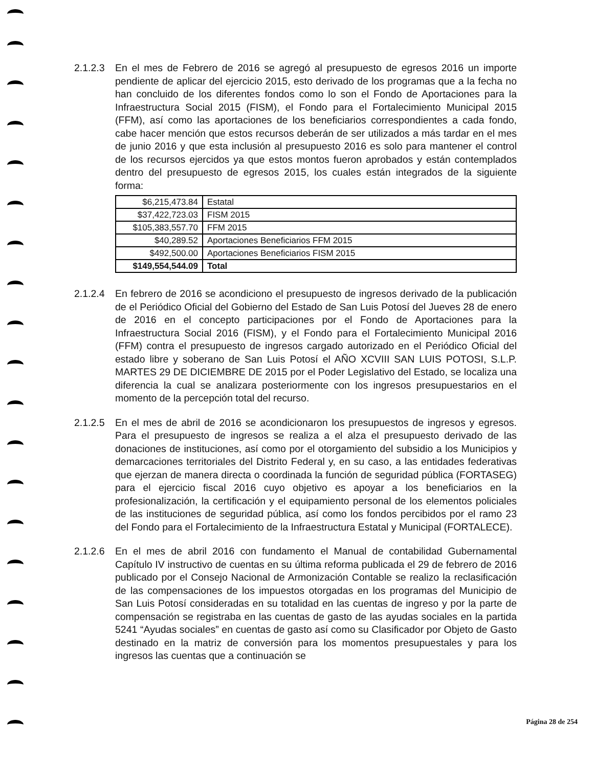2.1.2.3
En el mes de Febrero de 2016 se agregó al presupuesto de egresos 2016 un importe pendiente de aplicar del ejercicio 2015, esto derivado de los programas que a la fecha no han concluido de los diferentes fondos como lo son el Fondo de Aportaciones para la Infraestructura Social 2015 (FISM), el Fondo para el Fortalecimiento Municipal 2015 (FFM), así como las aportaciones de los beneficiarios correspondientes a cada fondo, cabe hacer mención que estos recursos deberán de ser utilizados a más tardar en el mes de junio 2016 y que esta inclusión al presupuesto 2016 es solo para mantener el control de los recursos ejercidos ya que estos montos fueron aprobados y están contemplados dentro del presupuesto de egresos 2015, los cuales están integrados de la siguiente forma:
| $6,215,473.84 | Estatal |
| $37,422,723.03 | FISM 2015 |
| $105,383,557.70 | FFM 2015 |
| $40,289.52 | Aportaciones Beneficiarios FFM 2015 |
| $492,500.00 | Aportaciones Beneficiarios FISM 2015 |
| $149,554,544.09 | Total |
2.1.2.4
En febrero de 2016 se acondiciono el presupuesto de ingresos derivado de la publicación de el Periódico Oficial del Gobierno del Estado de San Luis Potosí del Jueves 28 de enero de 2016 en el concepto participaciones por el Fondo de Aportaciones para la Infraestructura Social 2016 (FISM), y el Fondo para el Fortalecimiento Municipal 2016 (FFM) contra el presupuesto de ingresos cargado autorizado en el Periódico Oficial del estado libre y soberano de San Luis Potosí el AÑO XCVIII SAN LUIS POTOSI, S.L.P. MARTES 29 DE DICIEMBRE DE 2015 por el Poder Legislativo del Estado, se localiza una diferencia la cual se analizara posteriormente con los ingresos presupuestarios en el momento de la percepción total del recurso.
2.1.2.5
En el mes de abril de 2016 se acondicionaron los presupuestos de ingresos y egresos. Para el presupuesto de ingresos se realiza a el alza el presupuesto derivado de las donaciones de instituciones, así como por el otorgamiento del subsidio a los Municipios y demarcaciones territoriales del Distrito Federal y, en su caso, a las entidades federativas que ejerzan de manera directa o coordinada la función de seguridad pública (FORTASEG) para el ejercicio fiscal 2016 cuyo objetivo es apoyar a los beneficiarios en la profesionalización, la certificación y el equipamiento personal de los elementos policiales de las instituciones de seguridad pública, así como los fondos percibidos por el ramo 23 del Fondo para el Fortalecimiento de la Infraestructura Estatal y Municipal (FORTALECE).
2.1.2.6
En el mes de abril 2016 con fundamento el Manual de contabilidad Gubernamental Capítulo IV instructivo de cuentas en su última reforma publicada el 29 de febrero de 2016 publicado por el Consejo Nacional de Armonización Contable se realizo la reclasificación de las compensaciones de los impuestos otorgadas en los programas del Municipio de San Luis Potosí consideradas en su totalidad en las cuentas de ingreso y por la parte de compensación se registraba en las cuentas de gasto de las ayudas sociales en la partida 5241 “Ayudas sociales” en cuentas de gasto así como su Clasificador por Objeto de Gasto destinado en la matriz de conversión para los momentos presupuestales y para los ingresos las cuentas que a continuación se
Página 28 de 254